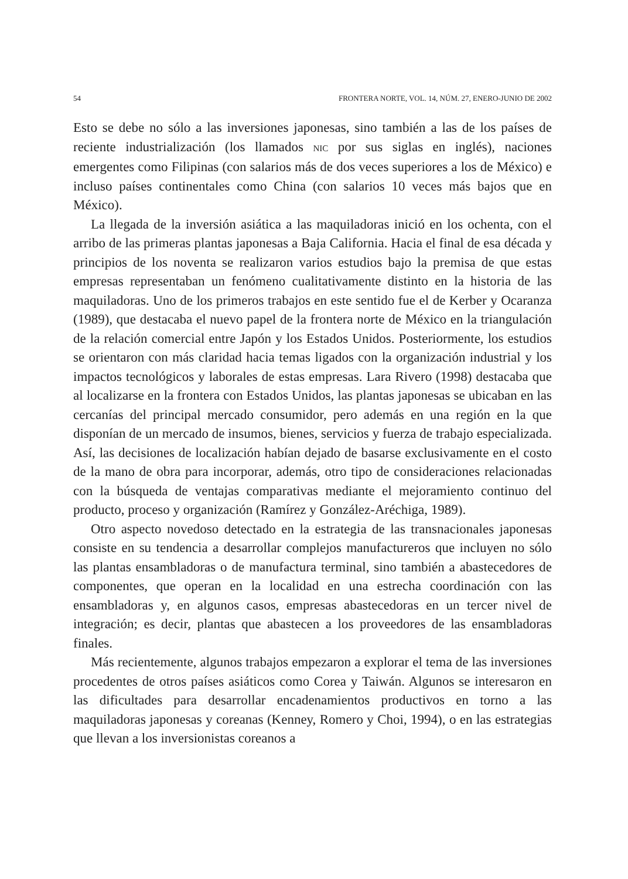54 FRONTERA NORTE, VOL. 14, NÚM. 27, ENERO-JUNIO DE 2002
Esto se debe no sólo a las inversiones japonesas, sino también a las de los países de reciente industrialización (los llamados NIC por sus siglas en inglés), naciones emergentes como Filipinas (con salarios más de dos veces superiores a los de México) e incluso países continentales como China (con salarios 10 veces más bajos que en México).
La llegada de la inversión asiática a las maquiladoras inició en los ochenta, con el arribo de las primeras plantas japonesas a Baja California. Hacia el final de esa década y principios de los noventa se realizaron varios estudios bajo la premisa de que estas empresas representaban un fenómeno cualitativamente distinto en la historia de las maquiladoras. Uno de los primeros trabajos en este sentido fue el de Kerber y Ocaranza (1989), que destacaba el nuevo papel de la frontera norte de México en la triangulación de la relación comercial entre Japón y los Estados Unidos. Posteriormente, los estudios se orientaron con más claridad hacia temas ligados con la organización industrial y los impactos tecnológicos y laborales de estas empresas. Lara Rivero (1998) destacaba que al localizarse en la frontera con Estados Unidos, las plantas japonesas se ubicaban en las cercanías del principal mercado consumidor, pero además en una región en la que disponían de un mercado de insumos, bienes, servicios y fuerza de trabajo especializada. Así, las decisiones de localización habían dejado de basarse exclusivamente en el costo de la mano de obra para incorporar, además, otro tipo de consideraciones relacionadas con la búsqueda de ventajas comparativas mediante el mejoramiento continuo del producto, proceso y organización (Ramírez y González-Aréchiga, 1989).
Otro aspecto novedoso detectado en la estrategia de las transnacionales japonesas consiste en su tendencia a desarrollar complejos manufactureros que incluyen no sólo las plantas ensambladoras o de manufactura terminal, sino también a abastecedores de componentes, que operan en la localidad en una estrecha coordinación con las ensambladoras y, en algunos casos, empresas abastecedoras en un tercer nivel de integración; es decir, plantas que abastecen a los proveedores de las ensambladoras finales.
Más recientemente, algunos trabajos empezaron a explorar el tema de las inversiones procedentes de otros países asiáticos como Corea y Taiwán. Algunos se interesaron en las dificultades para desarrollar encadenamientos productivos en torno a las maquiladoras japonesas y coreanas (Kenney, Romero y Choi, 1994), o en las estrategias que llevan a los inversionistas coreanos a